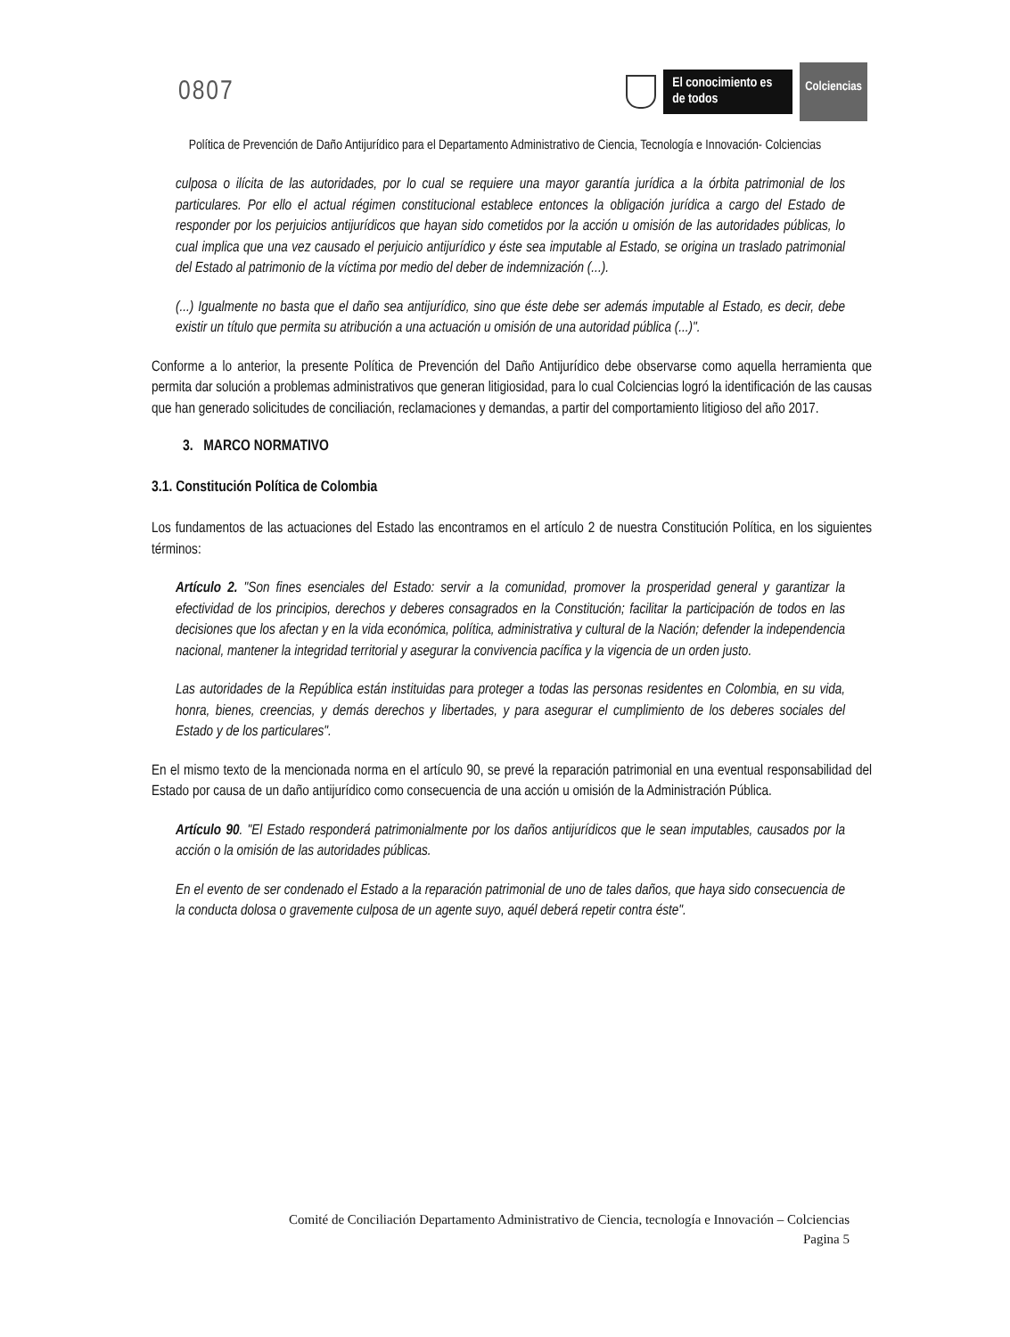0807
El conocimiento es de todos
Colciencias
Política de Prevención de Daño Antijurídico para el Departamento Administrativo de Ciencia, Tecnología e Innovación- Colciencias
culposa o ilícita de las autoridades, por lo cual se requiere una mayor garantía jurídica a la órbita patrimonial de los particulares. Por ello el actual régimen constitucional establece entonces la obligación jurídica a cargo del Estado de responder por los perjuicios antijurídicos que hayan sido cometidos por la acción u omisión de las autoridades públicas, lo cual implica que una vez causado el perjuicio antijurídico y éste sea imputable al Estado, se origina un traslado patrimonial del Estado al patrimonio de la víctima por medio del deber de indemnización (...).
(...) Igualmente no basta que el daño sea antijurídico, sino que éste debe ser además imputable al Estado, es decir, debe existir un título que permita su atribución a una actuación u omisión de una autoridad pública (...)".
Conforme a lo anterior, la presente Política de Prevención del Daño Antijurídico debe observarse como aquella herramienta que permita dar solución a problemas administrativos que generan litigiosidad, para lo cual Colciencias logró la identificación de las causas que han generado solicitudes de conciliación, reclamaciones y demandas, a partir del comportamiento litigioso del año 2017.
3. MARCO NORMATIVO
3.1. Constitución Política de Colombia
Los fundamentos de las actuaciones del Estado las encontramos en el artículo 2 de nuestra Constitución Política, en los siguientes términos:
Artículo 2. "Son fines esenciales del Estado: servir a la comunidad, promover la prosperidad general y garantizar la efectividad de los principios, derechos y deberes consagrados en la Constitución; facilitar la participación de todos en las decisiones que los afectan y en la vida económica, política, administrativa y cultural de la Nación; defender la independencia nacional, mantener la integridad territorial y asegurar la convivencia pacífica y la vigencia de un orden justo.
Las autoridades de la República están instituidas para proteger a todas las personas residentes en Colombia, en su vida, honra, bienes, creencias, y demás derechos y libertades, y para asegurar el cumplimiento de los deberes sociales del Estado y de los particulares".
En el mismo texto de la mencionada norma en el artículo 90, se prevé la reparación patrimonial en una eventual responsabilidad del Estado por causa de un daño antijurídico como consecuencia de una acción u omisión de la Administración Pública.
Artículo 90. "El Estado responderá patrimonialmente por los daños antijurídicos que le sean imputables, causados por la acción o la omisión de las autoridades públicas.
En el evento de ser condenado el Estado a la reparación patrimonial de uno de tales daños, que haya sido consecuencia de la conducta dolosa o gravemente culposa de un agente suyo, aquél deberá repetir contra éste".
Comité de Conciliación Departamento Administrativo de Ciencia, tecnología e Innovación – Colciencias
Pagina 5